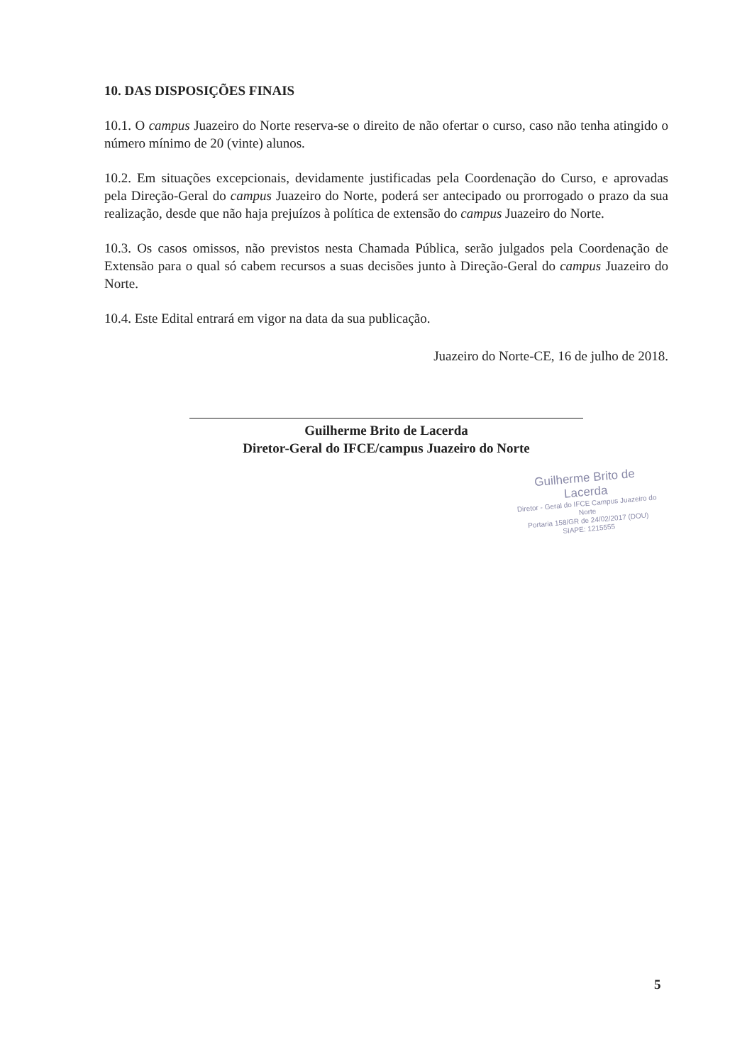10. DAS DISPOSIÇÕES FINAIS
10.1. O campus Juazeiro do Norte reserva-se o direito de não ofertar o curso, caso não tenha atingido o número mínimo de 20 (vinte) alunos.
10.2. Em situações excepcionais, devidamente justificadas pela Coordenação do Curso, e aprovadas pela Direção-Geral do campus Juazeiro do Norte, poderá ser antecipado ou prorrogado o prazo da sua realização, desde que não haja prejuízos à política de extensão do campus Juazeiro do Norte.
10.3. Os casos omissos, não previstos nesta Chamada Pública, serão julgados pela Coordenação de Extensão para o qual só cabem recursos a suas decisões junto à Direção-Geral do campus Juazeiro do Norte.
10.4. Este Edital entrará em vigor na data da sua publicação.
Juazeiro do Norte-CE, 16 de julho de 2018.
Guilherme Brito de Lacerda
Diretor-Geral do IFCE/campus Juazeiro do Norte
Guilherme Brito de Lacerda
Diretor - Geral do IFCE Campus Juazeiro do Norte
Portaria 158/GR de 24/02/2017 (DOU)
SIAPE: 1215555
5